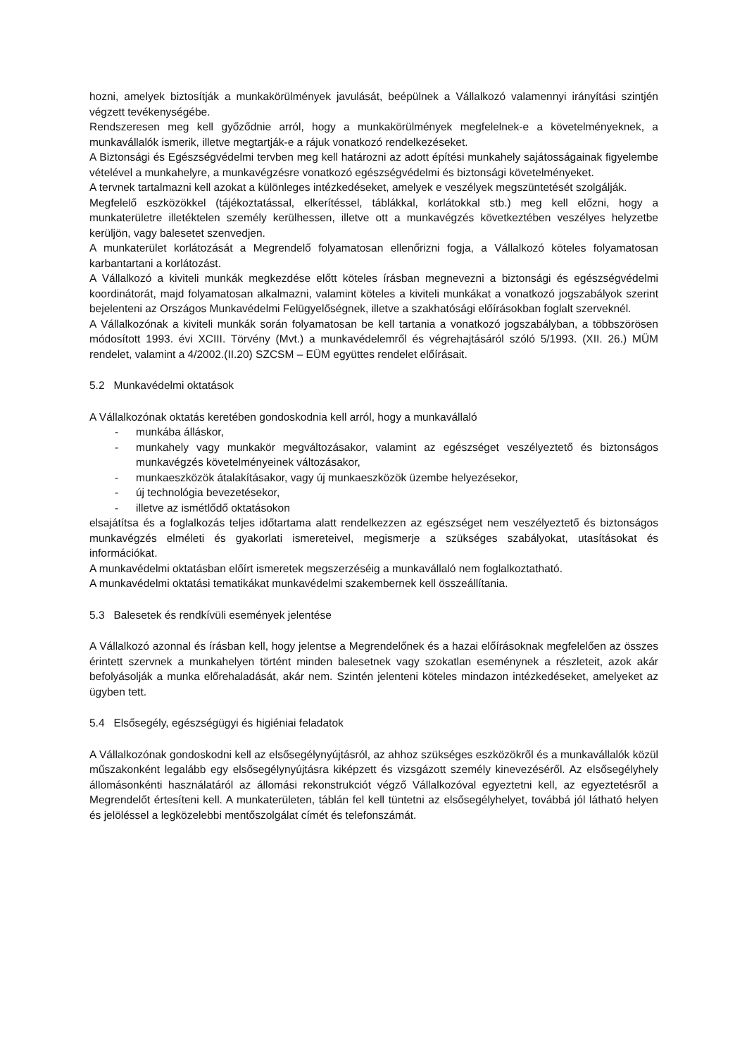hozni, amelyek biztosítják a munkakörülmények javulását, beépülnek a Vállalkozó valamennyi irányítási szintjén végzett tevékenységébe.
Rendszeresen meg kell győződnie arról, hogy a munkakörülmények megfelelnek-e a követelményeknek, a munkavállalók ismerik, illetve megtartják-e a rájuk vonatkozó rendelkezéseket.
A Biztonsági és Egészségvédelmi tervben meg kell határozni az adott építési munkahely sajátosságainak figyelembe vételével a munkahelyre, a munkavégzésre vonatkozó egészségvédelmi és biztonsági követelményeket.
A tervnek tartalmazni kell azokat a különleges intézkedéseket, amelyek e veszélyek megszüntetését szolgálják.
Megfelelő eszközökkel (tájékoztatással, elkerítéssel, táblákkal, korlátokkal stb.) meg kell előzni, hogy a munkaterületre illetéktelen személy kerülhessen, illetve ott a munkavégzés következtében veszélyes helyzetbe kerüljön, vagy balesetet szenvedjen.
A munkaterület korlátozását a Megrendelő folyamatosan ellenőrizni fogja, a Vállalkozó köteles folyamatosan karbantartani a korlátozást.
A Vállalkozó a kiviteli munkák megkezdése előtt köteles írásban megnevezni a biztonsági és egészségvédelmi koordinátorát, majd folyamatosan alkalmazni, valamint köteles a kiviteli munkákat a vonatkozó jogszabályok szerint bejelenteni az Országos Munkavédelmi Felügyelőségnek, illetve a szakhatósági előírásokban foglalt szerveknél.
A Vállalkozónak a kiviteli munkák során folyamatosan be kell tartania a vonatkozó jogszabályban, a többszörösen módosított 1993. évi XCIII. Törvény (Mvt.) a munkavédelemről és végrehajtásáról szóló 5/1993. (XII. 26.) MÜM rendelet, valamint a 4/2002.(II.20) SZCSM – EÜM együttes rendelet előírásait.
5.2 Munkavédelmi oktatások
A Vállalkozónak oktatás keretében gondoskodnia kell arról, hogy a munkavállaló
- munkába álláskor,
- munkahely vagy munkakör megváltozásakor, valamint az egészséget veszélyeztető és biztonságos munkavégzés követelményeinek változásakor,
- munkaeszközök átalakításakor, vagy új munkaeszközök üzembe helyezésekor,
- új technológia bevezetésekor,
- illetve az ismétlődő oktatásokon
elsajátítsa és a foglalkozás teljes időtartama alatt rendelkezzen az egészséget nem veszélyeztető és biztonságos munkavégzés elméleti és gyakorlati ismereteivel, megismerje a szükséges szabályokat, utasításokat és információkat.
A munkavédelmi oktatásban előírt ismeretek megszerzéséig a munkavállaló nem foglalkoztatható.
A munkavédelmi oktatási tematikákat munkavédelmi szakembernek kell összeállítania.
5.3 Balesetek és rendkívüli események jelentése
A Vállalkozó azonnal és írásban kell, hogy jelentse a Megrendelőnek és a hazai előírásoknak megfelelően az összes érintett szervnek a munkahelyen történt minden balesetnek vagy szokatlan eseménynek a részleteit, azok akár befolyásolják a munka előrehaladását, akár nem. Szintén jelenteni köteles mindazon intézkedéseket, amelyeket az ügyben tett.
5.4 Elsősegély, egészségügyi és higiéniai feladatok
A Vállalkozónak gondoskodni kell az elsősegélynyújtásról, az ahhoz szükséges eszközökről és a munkavállalók közül műszakonként legalább egy elsősegélynyújtásra kiképzett és vizsgázott személy kinevezéséről. Az elsősegélyhely állomásonkénti használatáról az állomási rekonstrukciót végző Vállalkozóval egyeztetni kell, az egyeztetésről a Megrendelőt értesíteni kell. A munkaterületen, táblán fel kell tüntetni az elsősegélyhelyet, továbbá jól látható helyen és jelöléssel a legközelebbi mentőszolgálat címét és telefonszámát.